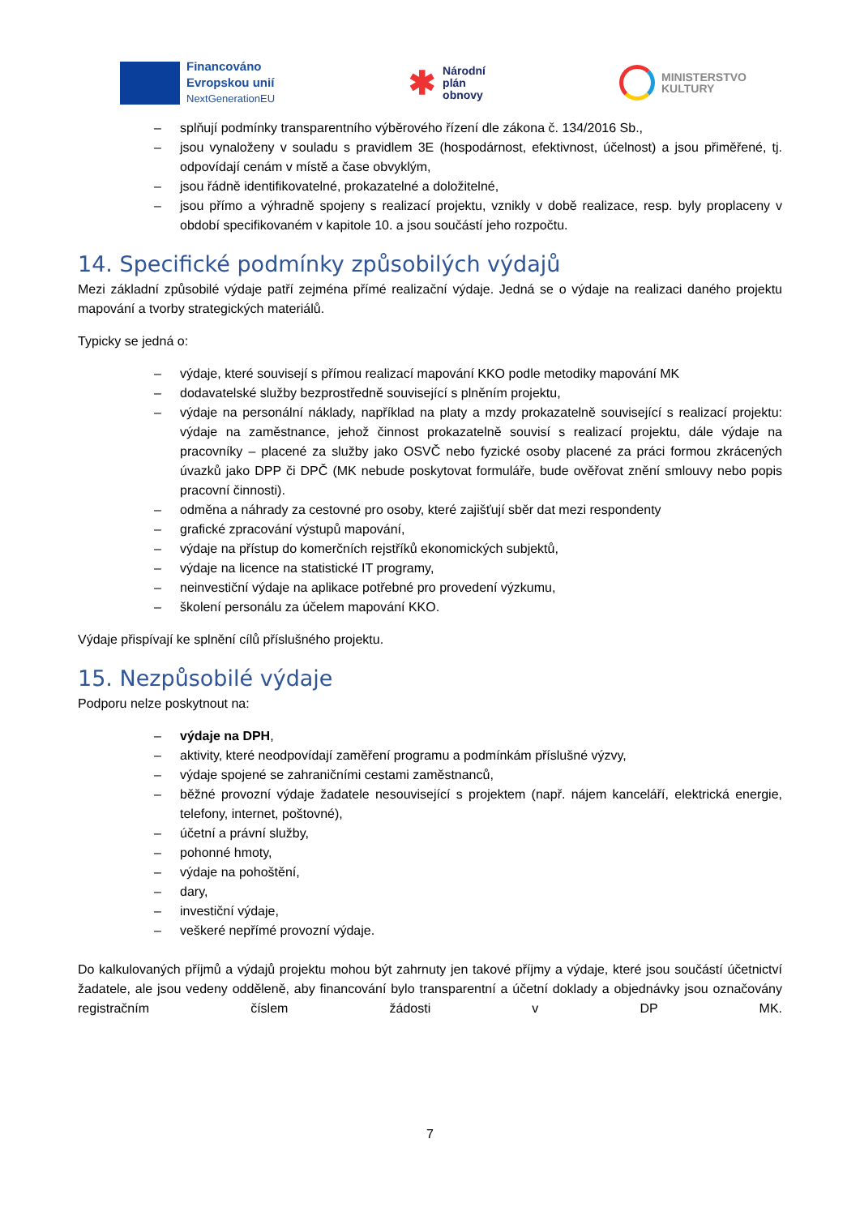Financováno
Evropskou unií
NextGenerationEU
✱
Národní
plán
obnovy
MINISTERSTVO
KULTURY
– splňují podmínky transparentního výběrového řízení dle zákona č. 134/2016 Sb.,
– jsou vynaloženy v souladu s pravidlem 3E (hospodárnost, efektivnost, účelnost) a jsou přiměřené, tj. odpovídají cenám v místě a čase obvyklým,
– jsou řádně identifikovatelné, prokazatelné a doložitelné,
– jsou přímo a výhradně spojeny s realizací projektu, vznikly v době realizace, resp. byly proplaceny v období specifikovaném v kapitole 10. a jsou součástí jeho rozpočtu.
14. Specifické podmínky způsobilých výdajů
Mezi základní způsobilé výdaje patří zejména přímé realizační výdaje. Jedná se o výdaje na realizaci daného projektu mapování a tvorby strategických materiálů.
Typicky se jedná o:
– výdaje, které souvisejí s přímou realizací mapování KKO podle metodiky mapování MK
– dodavatelské služby bezprostředně související s plněním projektu,
– výdaje na personální náklady, například na platy a mzdy prokazatelně související s realizací projektu: výdaje na zaměstnance, jehož činnost prokazatelně souvisí s realizací projektu, dále výdaje na pracovníky – placené za služby jako OSVČ nebo fyzické osoby placené za práci formou zkrácených úvazků jako DPP či DPČ (MK nebude poskytovat formuláře, bude ověřovat znění smlouvy nebo popis pracovní činnosti).
– odměna a náhrady za cestovné pro osoby, které zajišťují sběr dat mezi respondenty
– grafické zpracování výstupů mapování,
– výdaje na přístup do komerčních rejstříků ekonomických subjektů,
– výdaje na licence na statistické IT programy,
– neinvestiční výdaje na aplikace potřebné pro provedení výzkumu,
– školení personálu za účelem mapování KKO.
Výdaje přispívají ke splnění cílů příslušného projektu.
15. Nezpůsobilé výdaje
Podporu nelze poskytnout na:
– výdaje na DPH,
– aktivity, které neodpovídají zaměření programu a podmínkám příslušné výzvy,
– výdaje spojené se zahraničními cestami zaměstnanců,
– běžné provozní výdaje žadatele nesouvisející s projektem (např. nájem kanceláří, elektrická energie, telefony, internet, poštovné),
– účetní a právní služby,
– pohonné hmoty,
– výdaje na pohoštění,
– dary,
– investiční výdaje,
– veškeré nepřímé provozní výdaje.
Do kalkulovaných příjmů a výdajů projektu mohou být zahrnuty jen takové příjmy a výdaje, které jsou součástí účetnictví žadatele, ale jsou vedeny odděleně, aby financování bylo transparentní a účetní doklady a objednávky jsou označovány registračním číslem žádosti v DP MK.
7